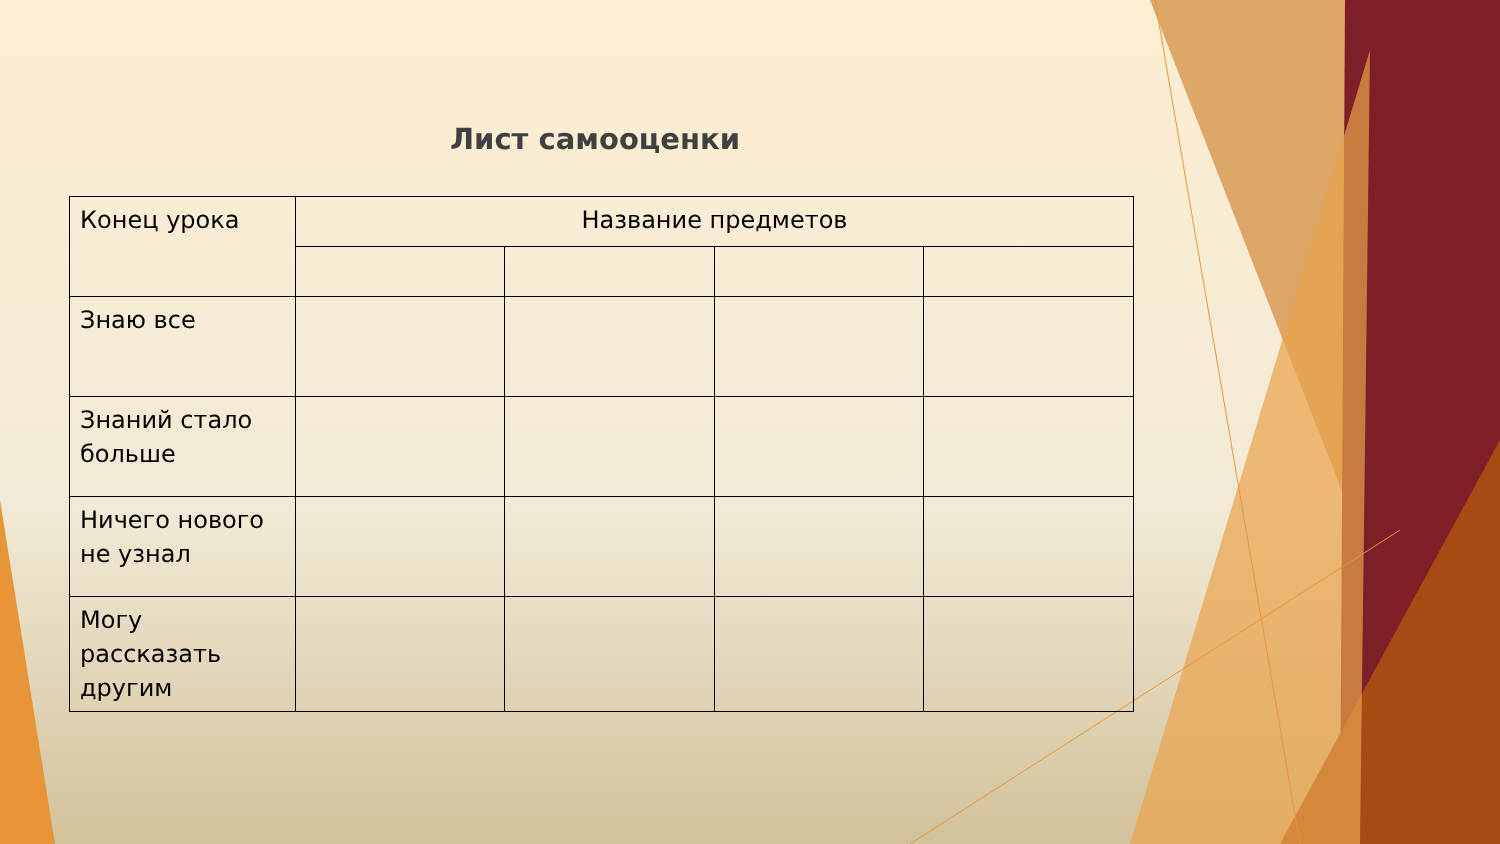Лист самооценки
| Конец урока | Название предметов | | | |
| Знаю все | | | | |
| Знаний стало больше | | | | |
| Ничего нового не узнал | | | | |
| Могу рассказать другим | | | | |